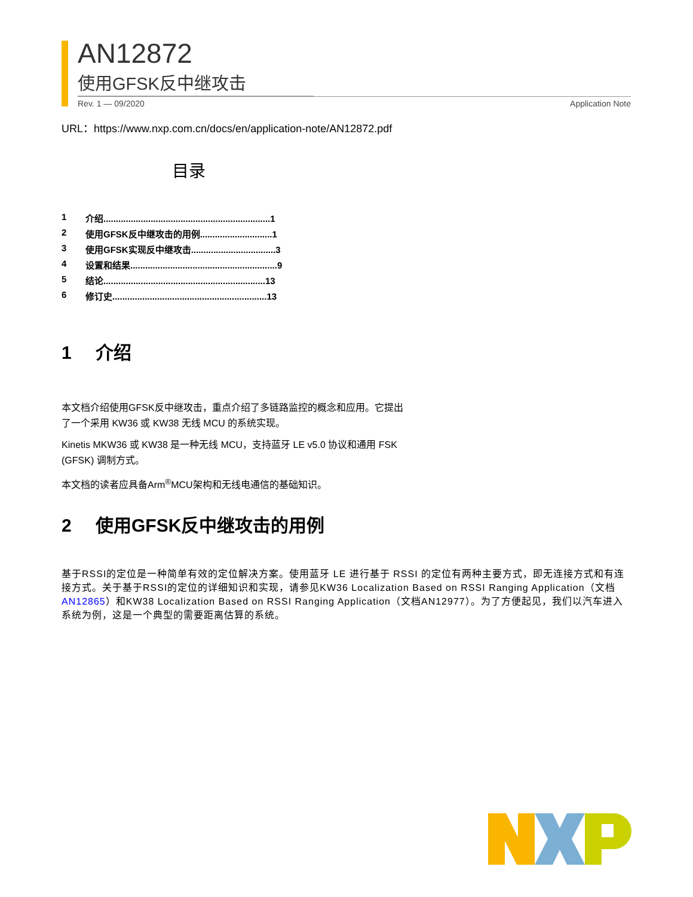AN12872
使用GFSK反中继攻击
Rev. 1 — 09/2020 Application Note
URL：https://www.nxp.com.cn/docs/en/application-note/AN12872.pdf
目录
1 介绍...................................................................1
2 使用GFSK反中继攻击的用例.............................1
3 使用GFSK实现反中继攻击..................................3
4 设置和结果...........................................................9
5 结论.................................................................13
6 修订史..............................................................13
1 介绍
本文档介绍使用GFSK反中继攻击，重点介绍了多链路监控的概念和应用。它提出了一个采用 KW36 或 KW38 无线 MCU 的系统实现。
Kinetis MKW36 或 KW38 是一种无线 MCU，支持蓝牙 LE v5.0 协议和通用 FSK (GFSK) 调制方式。
本文档的读者应具备Arm<sup>®</sup>MCU架构和无线电通信的基础知识。
2 使用GFSK反中继攻击的用例
基于RSSI的定位是一种简单有效的定位解决方案。使用蓝牙 LE 进行基于 RSSI 的定位有两种主要方式，即无连接方式和有连接方式。关于基于RSSI的定位的详细知识和实现，请参见KW36 Localization Based on RSSI Ranging Application（文档AN12865）和KW38 Localization Based on RSSI Ranging Application（文档AN12977）。为了方便起见，我们以汽车进入系统为例，这是一个典型的需要距离估算的系统。